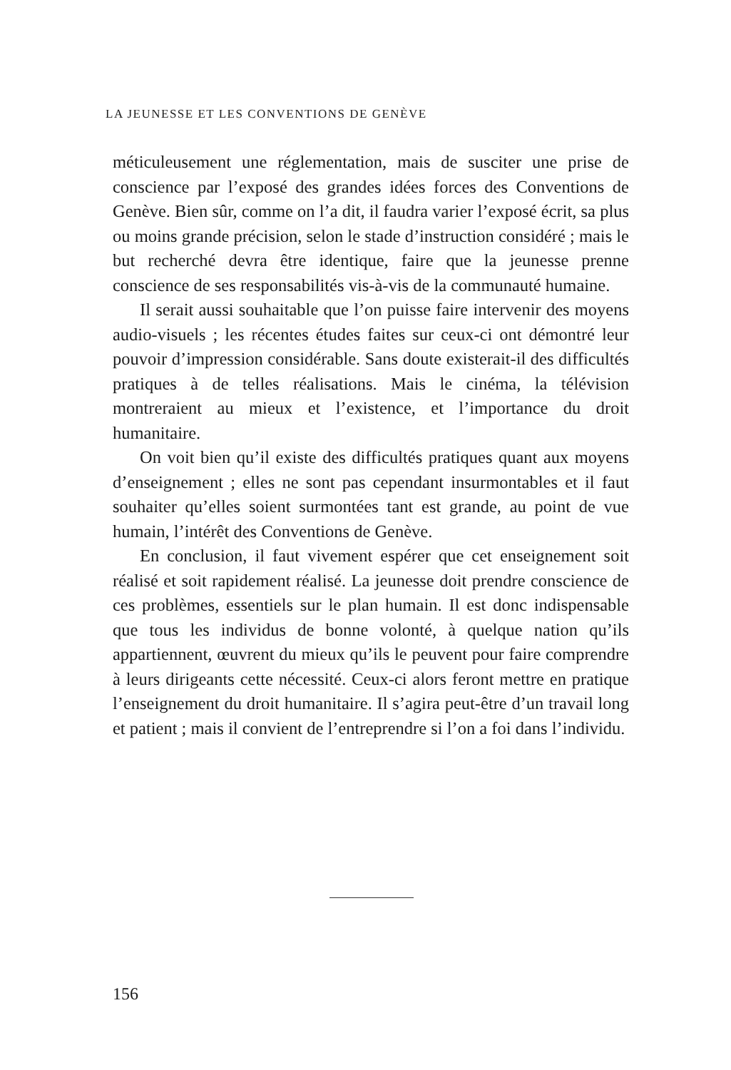LA JEUNESSE ET LES CONVENTIONS DE GENÈVE
méticuleusement une réglementation, mais de susciter une prise de conscience par l’exposé des grandes idées forces des Conventions de Genève. Bien sûr, comme on l’a dit, il faudra varier l’exposé écrit, sa plus ou moins grande précision, selon le stade d’instruction considéré ; mais le but recherché devra être identique, faire que la jeunesse prenne conscience de ses responsabilités vis-à-vis de la communauté humaine.
Il serait aussi souhaitable que l’on puisse faire intervenir des moyens audio-visuels ; les récentes études faites sur ceux-ci ont démontré leur pouvoir d’impression considérable. Sans doute existerait-il des difficultés pratiques à de telles réalisations. Mais le cinéma, la télévision montreraient au mieux et l’existence, et l’importance du droit humanitaire.
On voit bien qu’il existe des difficultés pratiques quant aux moyens d’enseignement ; elles ne sont pas cependant insurmontables et il faut souhaiter qu’elles soient surmontées tant est grande, au point de vue humain, l’intérêt des Conventions de Genève.
En conclusion, il faut vivement espérer que cet enseignement soit réalisé et soit rapidement réalisé. La jeunesse doit prendre conscience de ces problèmes, essentiels sur le plan humain. Il est donc indispensable que tous les individus de bonne volonté, à quelque nation qu’ils appartiennent, œuvrent du mieux qu’ils le peuvent pour faire comprendre à leurs dirigeants cette nécessité. Ceux-ci alors feront mettre en pratique l’enseignement du droit humanitaire. Il s’agira peut-être d’un travail long et patient ; mais il convient de l’entreprendre si l’on a foi dans l’individu.
156